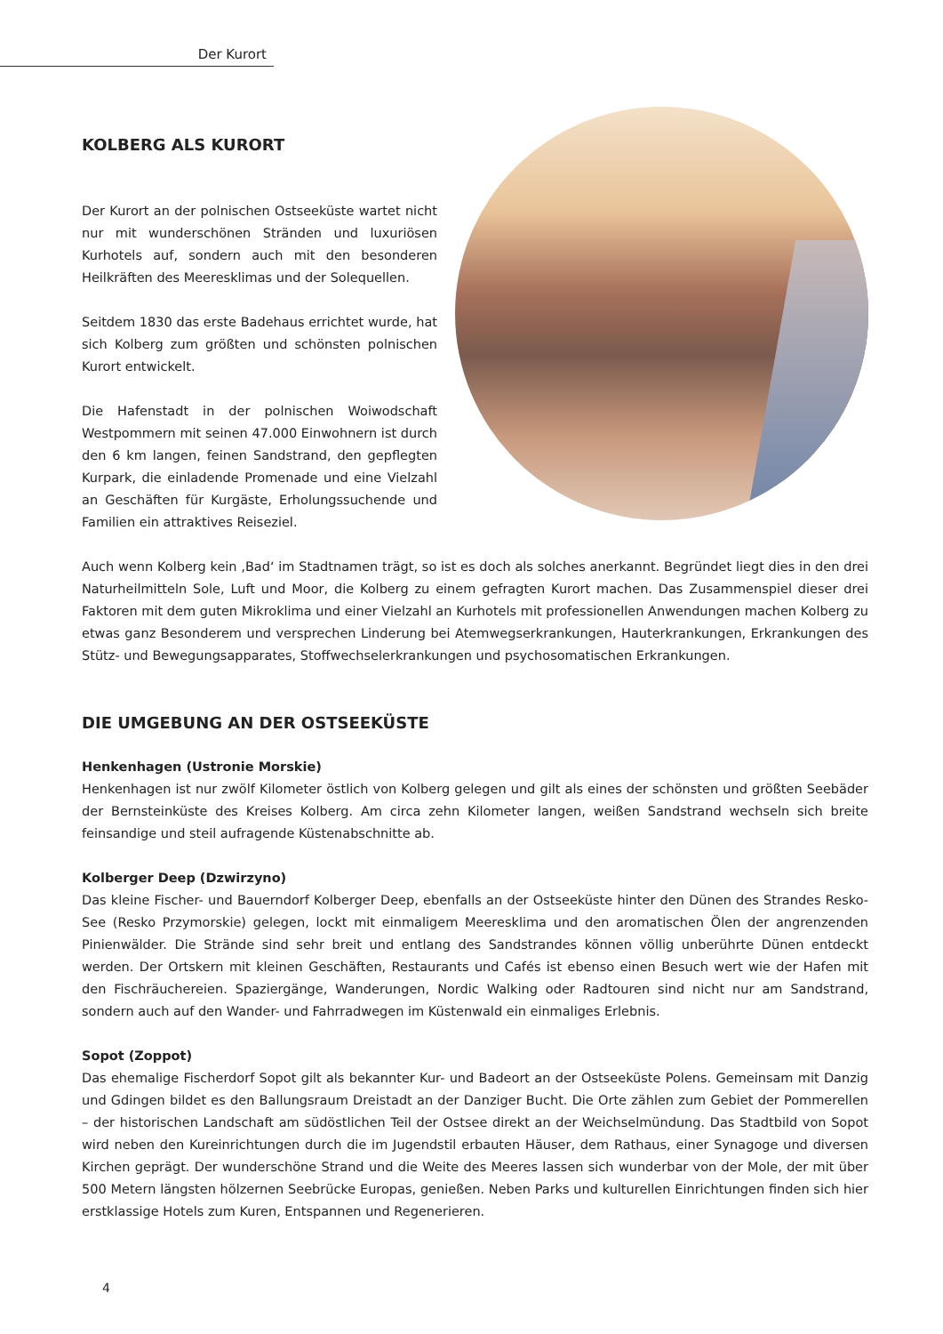Der Kurort
KOLBERG ALS KURORT
Der Kurort an der polnischen Ostseeküste wartet nicht nur mit wunderschönen Stränden und luxuriösen Kurhotels auf, sondern auch mit den besonderen Heilkräften des Meeresklimas und der Solequellen.
Seitdem 1830 das erste Badehaus errichtet wurde, hat sich Kolberg zum größten und schönsten polnischen Kurort entwickelt.
Die Hafenstadt in der polnischen Woiwodschaft Westpommern mit seinen 47.000 Einwohnern ist durch den 6 km langen, feinen Sandstrand, den gepflegten Kurpark, die einladende Promenade und eine Vielzahl an Geschäften für Kurgäste, Erholungssuchende und Familien ein attraktives Reiseziel.
Auch wenn Kolberg kein ‚Bad‘ im Stadtnamen trägt, so ist es doch als solches anerkannt. Begründet liegt dies in den drei Naturheilmitteln Sole, Luft und Moor, die Kolberg zu einem gefragten Kurort machen. Das Zusammenspiel dieser drei Faktoren mit dem guten Mikroklima und einer Vielzahl an Kurhotels mit professionellen Anwendungen machen Kolberg zu etwas ganz Besonderem und versprechen Linderung bei Atemwegserkrankungen, Hauterkrankungen, Erkrankungen des Stütz- und Bewegungsapparates, Stoffwechselerkrankungen und psychosomatischen Erkrankungen.
DIE UMGEBUNG AN DER OSTSEEKÜSTE
Henkenhagen (Ustronie Morskie)
Henkenhagen ist nur zwölf Kilometer östlich von Kolberg gelegen und gilt als eines der schönsten und größten Seebäder der Bernsteinküste des Kreises Kolberg. Am circa zehn Kilometer langen, weißen Sandstrand wechseln sich breite feinsandige und steil aufragende Küstenabschnitte ab.
Kolberger Deep (Dzwirzyno)
Das kleine Fischer- und Bauerndorf Kolberger Deep, ebenfalls an der Ostseeküste hinter den Dünen des Strandes Resko-See (Resko Przymorskie) gelegen, lockt mit einmaligem Meeresklima und den aromatischen Ölen der angrenzenden Pinienwälder. Die Strände sind sehr breit und entlang des Sandstrandes können völlig unberührte Dünen entdeckt werden. Der Ortskern mit kleinen Geschäften, Restaurants und Cafés ist ebenso einen Besuch wert wie der Hafen mit den Fischräuchereien. Spaziergänge, Wanderungen, Nordic Walking oder Radtouren sind nicht nur am Sandstrand, sondern auch auf den Wander- und Fahrradwegen im Küstenwald ein einmaliges Erlebnis.
Sopot (Zoppot)
Das ehemalige Fischerdorf Sopot gilt als bekannter Kur- und Badeort an der Ostseeküste Polens. Gemeinsam mit Danzig und Gdingen bildet es den Ballungsraum Dreistadt an der Danziger Bucht. Die Orte zählen zum Gebiet der Pommerellen – der historischen Landschaft am südöstlichen Teil der Ostsee direkt an der Weichselmündung. Das Stadtbild von Sopot wird neben den Kureinrichtungen durch die im Jugendstil erbauten Häuser, dem Rathaus, einer Synagoge und diversen Kirchen geprägt. Der wunderschöne Strand und die Weite des Meeres lassen sich wunderbar von der Mole, der mit über 500 Metern längsten hölzernen Seebrücke Europas, genießen. Neben Parks und kulturellen Einrichtungen finden sich hier erstklassige Hotels zum Kuren, Entspannen und Regenerieren.
4